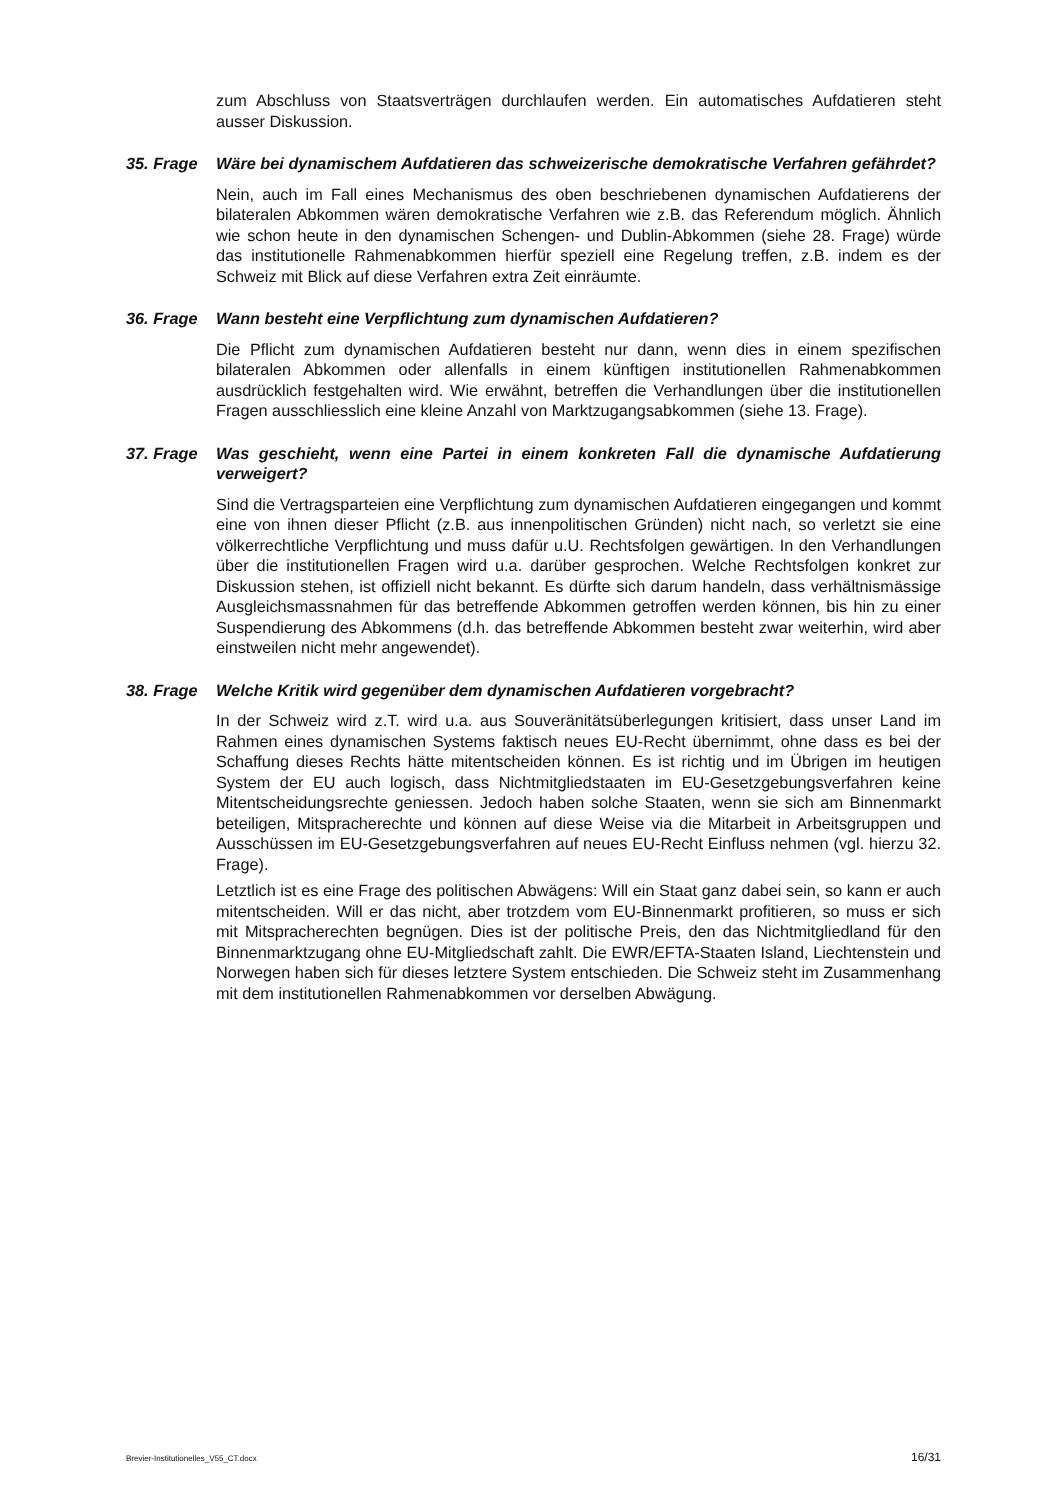zum Abschluss von Staatsverträgen durchlaufen werden. Ein automatisches Aufdatieren steht ausser Diskussion.
35. Frage Wäre bei dynamischem Aufdatieren das schweizerische demokratische Verfahren gefährdet?
Nein, auch im Fall eines Mechanismus des oben beschriebenen dynamischen Aufdatierens der bilateralen Abkommen wären demokratische Verfahren wie z.B. das Referendum möglich. Ähnlich wie schon heute in den dynamischen Schengen- und Dublin-Abkommen (siehe 28. Frage) würde das institutionelle Rahmenabkommen hierfür speziell eine Regelung treffen, z.B. indem es der Schweiz mit Blick auf diese Verfahren extra Zeit einräumte.
36. Frage Wann besteht eine Verpflichtung zum dynamischen Aufdatieren?
Die Pflicht zum dynamischen Aufdatieren besteht nur dann, wenn dies in einem spezifischen bilateralen Abkommen oder allenfalls in einem künftigen institutionellen Rahmenabkommen ausdrücklich festgehalten wird. Wie erwähnt, betreffen die Verhandlungen über die institutionellen Fragen ausschliesslich eine kleine Anzahl von Marktzugangsabkommen (siehe 13. Frage).
37. Frage Was geschieht, wenn eine Partei in einem konkreten Fall die dynamische Aufdatierung verweigert?
Sind die Vertragsparteien eine Verpflichtung zum dynamischen Aufdatieren eingegangen und kommt eine von ihnen dieser Pflicht (z.B. aus innenpolitischen Gründen) nicht nach, so verletzt sie eine völkerrechtliche Verpflichtung und muss dafür u.U. Rechtsfolgen gewärtigen. In den Verhandlungen über die institutionellen Fragen wird u.a. darüber gesprochen. Welche Rechtsfolgen konkret zur Diskussion stehen, ist offiziell nicht bekannt. Es dürfte sich darum handeln, dass verhältnismässige Ausgleichsmassnahmen für das betreffende Abkommen getroffen werden können, bis hin zu einer Suspendierung des Abkommens (d.h. das betreffende Abkommen besteht zwar weiterhin, wird aber einstweilen nicht mehr angewendet).
38. Frage Welche Kritik wird gegenüber dem dynamischen Aufdatieren vorgebracht?
In der Schweiz wird z.T. wird u.a. aus Souveränitätsüberlegungen kritisiert, dass unser Land im Rahmen eines dynamischen Systems faktisch neues EU-Recht übernimmt, ohne dass es bei der Schaffung dieses Rechts hätte mitentscheiden können. Es ist richtig und im Übrigen im heutigen System der EU auch logisch, dass Nichtmitgliedstaaten im EU-Gesetzgebungsverfahren keine Mitentscheidungsrechte geniessen. Jedoch haben solche Staaten, wenn sie sich am Binnenmarkt beteiligen, Mitspracherechte und können auf diese Weise via die Mitarbeit in Arbeitsgruppen und Ausschüssen im EU-Gesetzgebungsverfahren auf neues EU-Recht Einfluss nehmen (vgl. hierzu 32. Frage).
Letztlich ist es eine Frage des politischen Abwägens: Will ein Staat ganz dabei sein, so kann er auch mitentscheiden. Will er das nicht, aber trotzdem vom EU-Binnenmarkt profitieren, so muss er sich mit Mitspracherechten begnügen. Dies ist der politische Preis, den das Nichtmitgliedland für den Binnenmarktzugang ohne EU-Mitgliedschaft zahlt. Die EWR/EFTA-Staaten Island, Liechtenstein und Norwegen haben sich für dieses letztere System entschieden. Die Schweiz steht im Zusammenhang mit dem institutionellen Rahmenabkommen vor derselben Abwägung.
Brevier-Institutionelles_V55_CT.docx 16/31